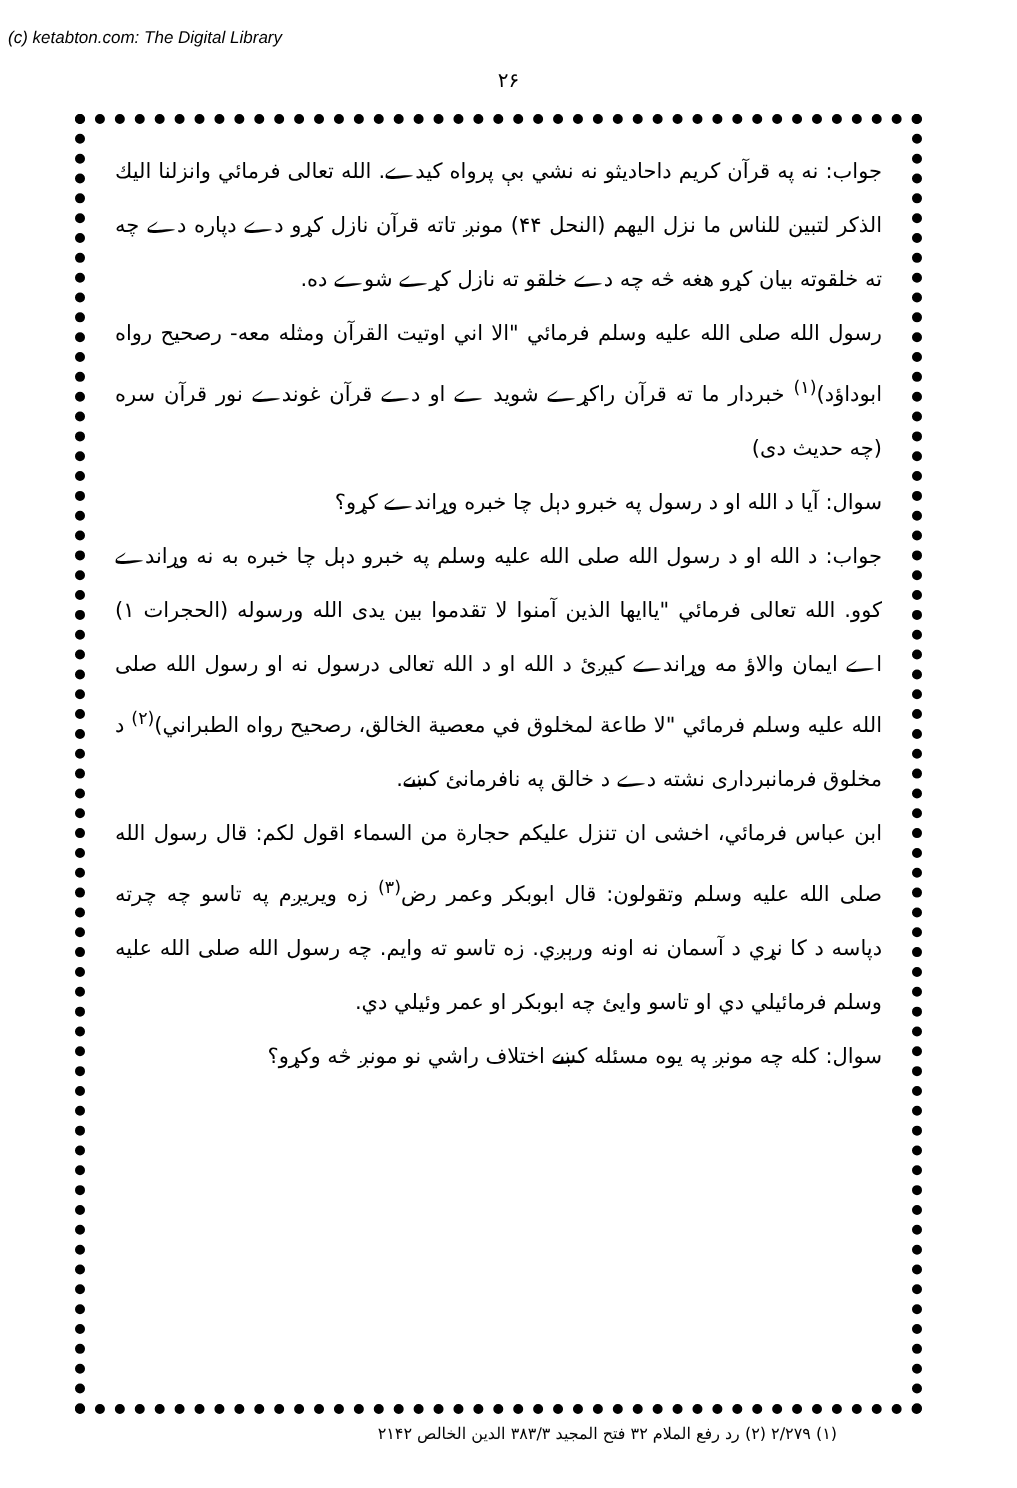(c) ketabton.com: The Digital Library
۲۶
جواب: نه په قرآن کریم داحادیثو نه نشي بې پرواه کیدے. الله تعالی فرمائي وانزلنا الیك الذكر لتبین للناس ما نزل الیهم (النحل ۴۴) مونږ تاته قرآن نازل کړو دے دپاره دے چه ته خلقوته بیان کړو هغه څه چه دے خلقو ته نازل کړے شوے ده.
رسول الله صلی الله علیه وسلم فرمائي "الا اني اوتیت القرآن ومثله معه- رصحیح رواه ابوداؤد)<sup>(۱)</sup> خبردار ما ته قرآن راکړے شوید ے او دے قرآن غوندے نور قرآن سره (چه حدیث دی)
سوال: آیا د الله او د رسول په خبرو دېل چا خبره وړاندے کړو؟
جواب: د الله او د رسول الله صلی الله علیه وسلم په خبرو دېل چا خبره به نه وړاندے کوو. الله تعالی فرمائي "یاایها الذین آمنوا لا تقدموا بین یدی الله ورسوله (الحجرات ۱) اے ایمان والاؤ مه وړاندے کیږئ د الله او د الله تعالی درسول نه او رسول الله صلی الله علیه وسلم فرمائي "لا طاعة لمخلوق في معصیة الخالق، رصحیح رواه الطبراني)<sup>(۲)</sup> د مخلوق فرمانبرداری نشته دے د خالق په نافرمانئ کښے.
ابن عباس فرمائي، اخشی ان تنزل علیکم حجارة من السماء اقول لکم: قال رسول الله صلی الله علیه وسلم وتقولون: قال ابوبکر وعمر رض<sup>(۳)</sup> زه ویریږم په تاسو چه چرته دپاسه د کا نړي د آسمان نه اونه ورېږي. زه تاسو ته وایم. چه رسول الله صلی الله علیه وسلم فرمائیلي دي او تاسو وایئ چه ابوبکر او عمر وئیلي دي.
سوال: کله چه مونږ په یوه مسئله کښے اختلاف راشي نو مونږ څه وکړو؟
(۱) ۲/۲۷۹ (۲) رد رفع الملام ۳۲ فتح المجید ۳۸۳/۳ الدین الخالص ۲۱۴۲